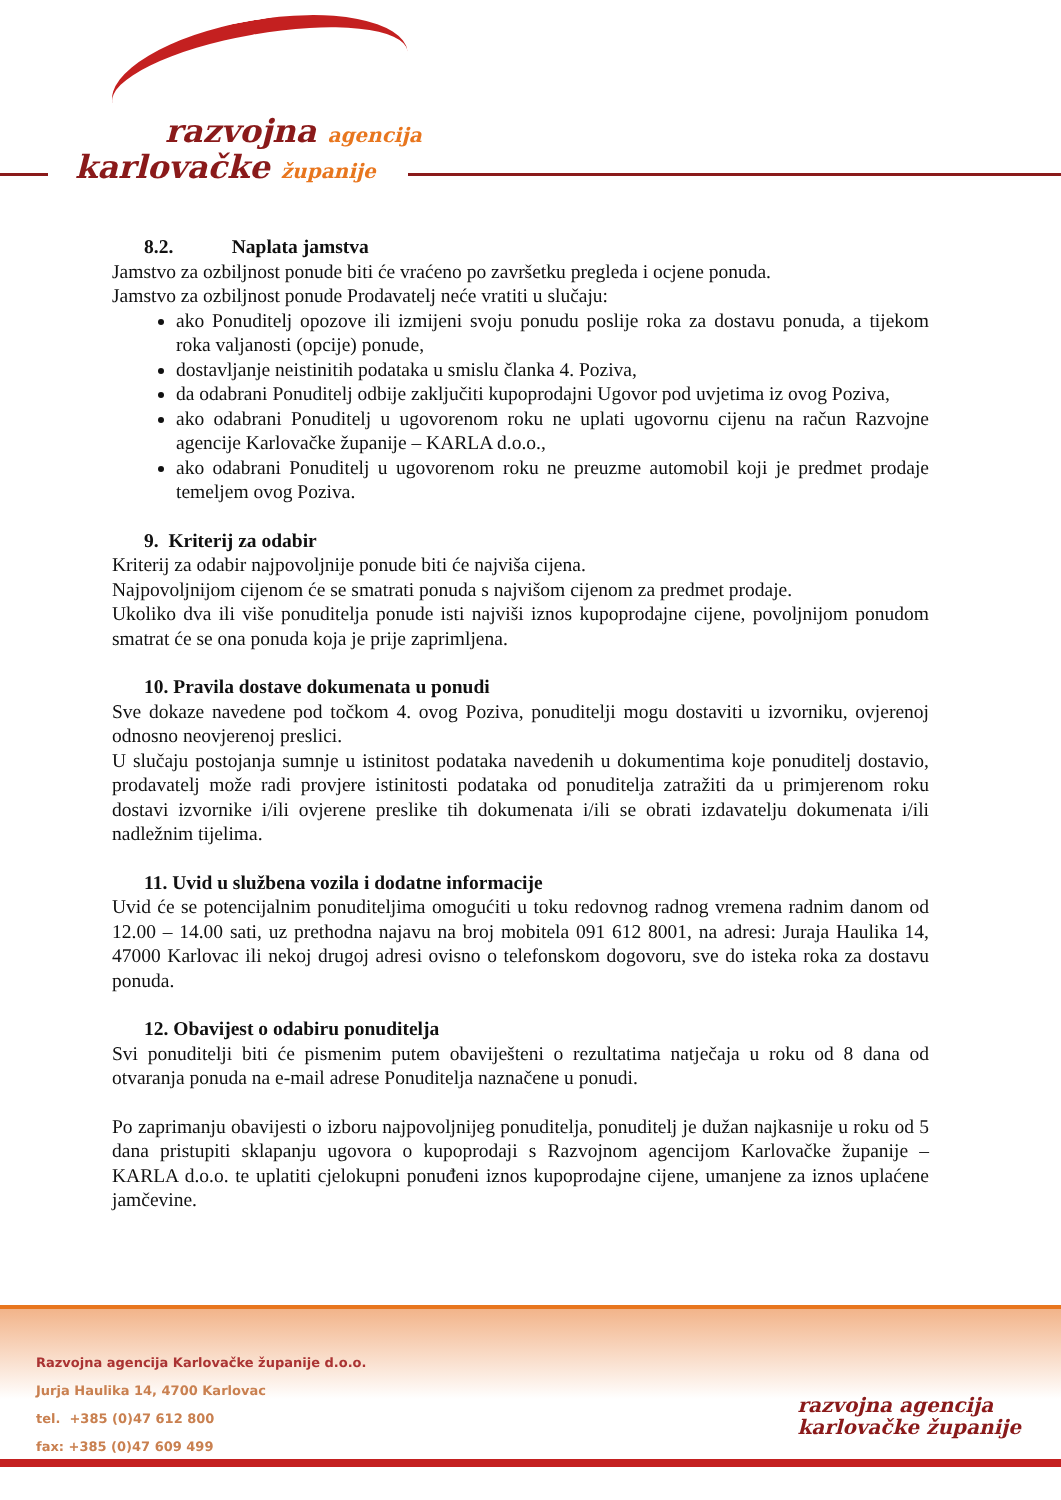razvojna agencija
karlovačke županije
8.2. Naplata jamstva
Jamstvo za ozbiljnost ponude biti će vraćeno po završetku pregleda i ocjene ponuda.
Jamstvo za ozbiljnost ponude Prodavatelj neće vratiti u slučaju:
ako Ponuditelj opozove ili izmijeni svoju ponudu poslije roka za dostavu ponuda, a tijekom roka valjanosti (opcije) ponude,
dostavljanje neistinitih podataka u smislu članka 4. Poziva,
da odabrani Ponuditelj odbije zaključiti kupoprodajni Ugovor pod uvjetima iz ovog Poziva,
ako odabrani Ponuditelj u ugovorenom roku ne uplati ugovornu cijenu na račun Razvojne agencije Karlovačke županije – KARLA d.o.o.,
ako odabrani Ponuditelj u ugovorenom roku ne preuzme automobil koji je predmet prodaje temeljem ovog Poziva.
9. Kriterij za odabir
Kriterij za odabir najpovoljnije ponude biti će najviša cijena.
Najpovoljnijom cijenom će se smatrati ponuda s najvišom cijenom za predmet prodaje.
Ukoliko dva ili više ponuditelja ponude isti najviši iznos kupoprodajne cijene, povoljnijom ponudom smatrat će se ona ponuda koja je prije zaprimljena.
10. Pravila dostave dokumenata u ponudi
Sve dokaze navedene pod točkom 4. ovog Poziva, ponuditelji mogu dostaviti u izvorniku, ovjerenoj odnosno neovjerenoj preslici.
U slučaju postojanja sumnje u istinitost podataka navedenih u dokumentima koje ponuditelj dostavio, prodavatelj može radi provjere istinitosti podataka od ponuditelja zatražiti da u primjerenom roku dostavi izvornike i/ili ovjerene preslike tih dokumenata i/ili se obrati izdavatelju dokumenata i/ili nadležnim tijelima.
11. Uvid u službena vozila i dodatne informacije
Uvid će se potencijalnim ponuditeljima omogućiti u toku redovnog radnog vremena radnim danom od 12.00 – 14.00 sati, uz prethodna najavu na broj mobitela 091 612 8001, na adresi: Juraja Haulika 14, 47000 Karlovac ili nekoj drugoj adresi ovisno o telefonskom dogovoru, sve do isteka roka za dostavu ponuda.
12. Obavijest o odabiru ponuditelja
Svi ponuditelji biti će pismenim putem obaviješteni o rezultatima natječaja u roku od 8 dana od otvaranja ponuda na e-mail adrese Ponuditelja naznačene u ponudi.
Po zaprimanju obavijesti o izboru najpovoljnijeg ponuditelja, ponuditelj je dužan najkasnije u roku od 5 dana pristupiti sklapanju ugovora o kupoprodaji s Razvojnom agencijom Karlovačke županije – KARLA d.o.o. te uplatiti cjelokupni ponuđeni iznos kupoprodajne cijene, umanjene za iznos uplaćene jamčevine.
Razvojna agencija Karlovačke županije d.o.o.
Jurja Haulika 14, 4700 Karlovac
tel. +385 (0)47 612 800
fax: +385 (0)47 609 499
razvojna agencija
karlovačke županije